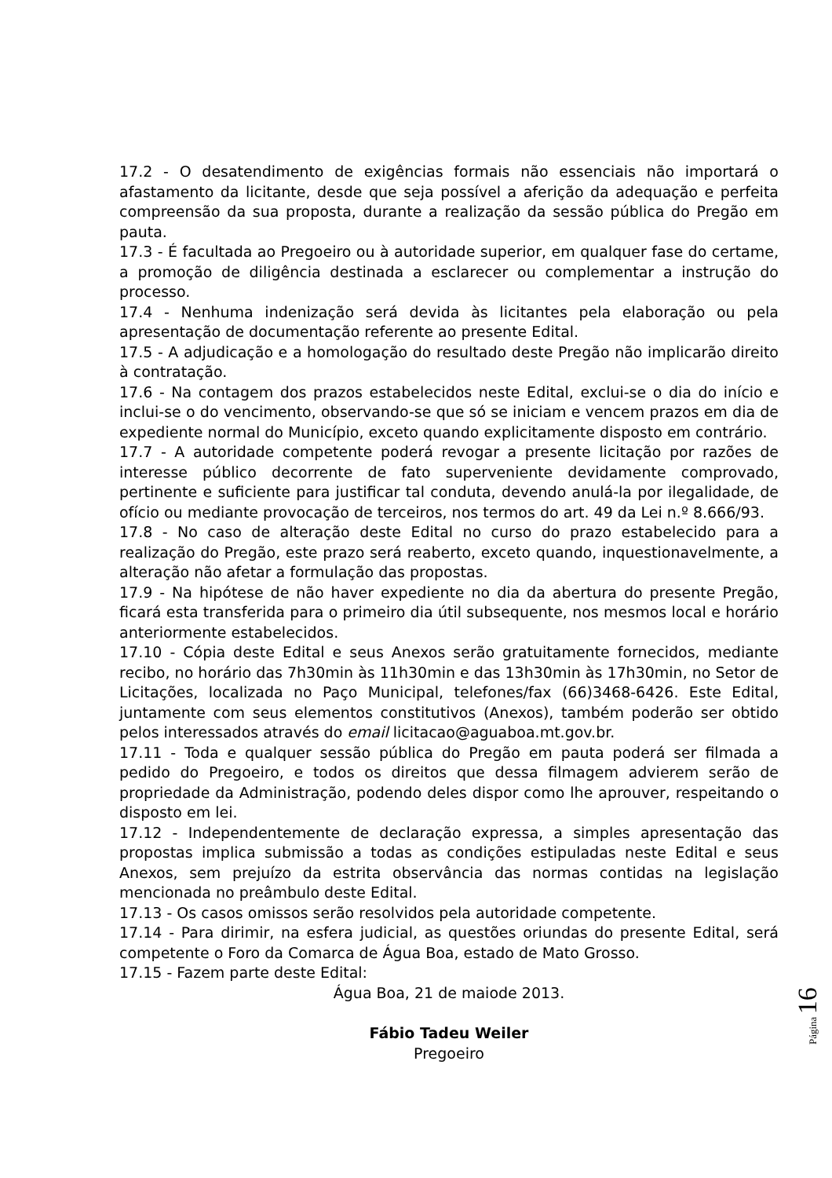17.2 - O desatendimento de exigências formais não essenciais não importará o afastamento da licitante, desde que seja possível a aferição da adequação e perfeita compreensão da sua proposta, durante a realização da sessão pública do Pregão em pauta.
17.3 - É facultada ao Pregoeiro ou à autoridade superior, em qualquer fase do certame, a promoção de diligência destinada a esclarecer ou complementar a instrução do processo.
17.4 - Nenhuma indenização será devida às licitantes pela elaboração ou pela apresentação de documentação referente ao presente Edital.
17.5 - A adjudicação e a homologação do resultado deste Pregão não implicarão direito à contratação.
17.6 - Na contagem dos prazos estabelecidos neste Edital, exclui-se o dia do início e inclui-se o do vencimento, observando-se que só se iniciam e vencem prazos em dia de expediente normal do Município, exceto quando explicitamente disposto em contrário.
17.7 - A autoridade competente poderá revogar a presente licitação por razões de interesse público decorrente de fato superveniente devidamente comprovado, pertinente e suficiente para justificar tal conduta, devendo anulá-la por ilegalidade, de ofício ou mediante provocação de terceiros, nos termos do art. 49 da Lei n.º 8.666/93.
17.8 - No caso de alteração deste Edital no curso do prazo estabelecido para a realização do Pregão, este prazo será reaberto, exceto quando, inquestionavelmente, a alteração não afetar a formulação das propostas.
17.9 - Na hipótese de não haver expediente no dia da abertura do presente Pregão, ficará esta transferida para o primeiro dia útil subsequente, nos mesmos local e horário anteriormente estabelecidos.
17.10 - Cópia deste Edital e seus Anexos serão gratuitamente fornecidos, mediante recibo, no horário das 7h30min às 11h30min e das 13h30min às 17h30min, no Setor de Licitações, localizada no Paço Municipal, telefones/fax (66)3468-6426. Este Edital, juntamente com seus elementos constitutivos (Anexos), também poderão ser obtido pelos interessados através do email licitacao@aguaboa.mt.gov.br.
17.11 - Toda e qualquer sessão pública do Pregão em pauta poderá ser filmada a pedido do Pregoeiro, e todos os direitos que dessa filmagem advierem serão de propriedade da Administração, podendo deles dispor como lhe aprouver, respeitando o disposto em lei.
17.12 - Independentemente de declaração expressa, a simples apresentação das propostas implica submissão a todas as condições estipuladas neste Edital e seus Anexos, sem prejuízo da estrita observância das normas contidas na legislação mencionada no preâmbulo deste Edital.
17.13 - Os casos omissos serão resolvidos pela autoridade competente.
17.14 - Para dirimir, na esfera judicial, as questões oriundas do presente Edital, será competente o Foro da Comarca de Água Boa, estado de Mato Grosso.
17.15 - Fazem parte deste Edital:
Água Boa, 21 de maiode 2013.
Fábio Tadeu Weiler
Pregoeiro
Página 16